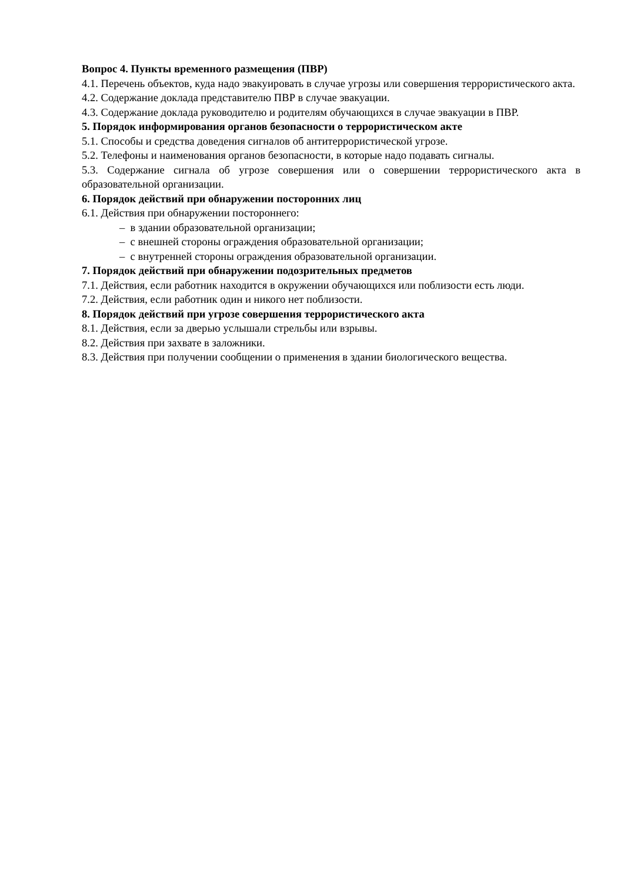Вопрос 4. Пункты временного размещения (ПВР)
4.1. Перечень объектов, куда надо эвакуировать в случае угрозы или совершения террористического акта.
4.2. Содержание доклада представителю ПВР в случае эвакуации.
4.3. Содержание доклада руководителю и родителям обучающихся в случае эвакуации в ПВР.
5. Порядок информирования органов безопасности о террористическом акте
5.1. Способы и средства доведения сигналов об антитеррористической угрозе.
5.2. Телефоны и наименования органов безопасности, в которые надо подавать сигналы.
5.3. Содержание сигнала об угрозе совершения или о совершении террористического акта в образовательной организации.
6. Порядок действий при обнаружении посторонних лиц
6.1. Действия при обнаружении постороннего:
– в здании образовательной организации;
– с внешней стороны ограждения образовательной организации;
– с внутренней стороны ограждения образовательной организации.
7. Порядок действий при обнаружении подозрительных предметов
7.1. Действия, если работник находится в окружении обучающихся или поблизости есть люди.
7.2. Действия, если работник один и никого нет поблизости.
8. Порядок действий при угрозе совершения террористического акта
8.1. Действия, если за дверью услышали стрельбы или взрывы.
8.2. Действия при захвате в заложники.
8.3. Действия при получении сообщении о применения в здании биологического вещества.